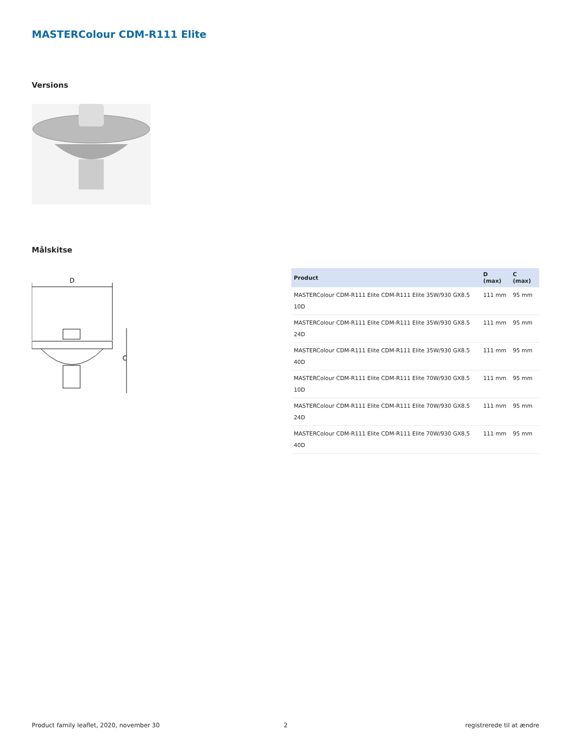MASTERColour CDM-R111 Elite
Versions
Målskitse
D
C
| Product | D (max) | C (max) |
| --- | --- | --- |
| MASTERColour CDM-R111 Elite CDM-R111 Elite 35W/930 GX8.5 10D | 111 mm | 95 mm |
| MASTERColour CDM-R111 Elite CDM-R111 Elite 35W/930 GX8.5 24D | 111 mm | 95 mm |
| MASTERColour CDM-R111 Elite CDM-R111 Elite 35W/930 GX8.5 40D | 111 mm | 95 mm |
| MASTERColour CDM-R111 Elite CDM-R111 Elite 70W/930 GX8.5 10D | 111 mm | 95 mm |
| MASTERColour CDM-R111 Elite CDM-R111 Elite 70W/930 GX8.5 24D | 111 mm | 95 mm |
| MASTERColour CDM-R111 Elite CDM-R111 Elite 70W/930 GX8.5 40D | 111 mm | 95 mm |
Product family leaflet, 2020, november 30
2 registrerede til at ændre